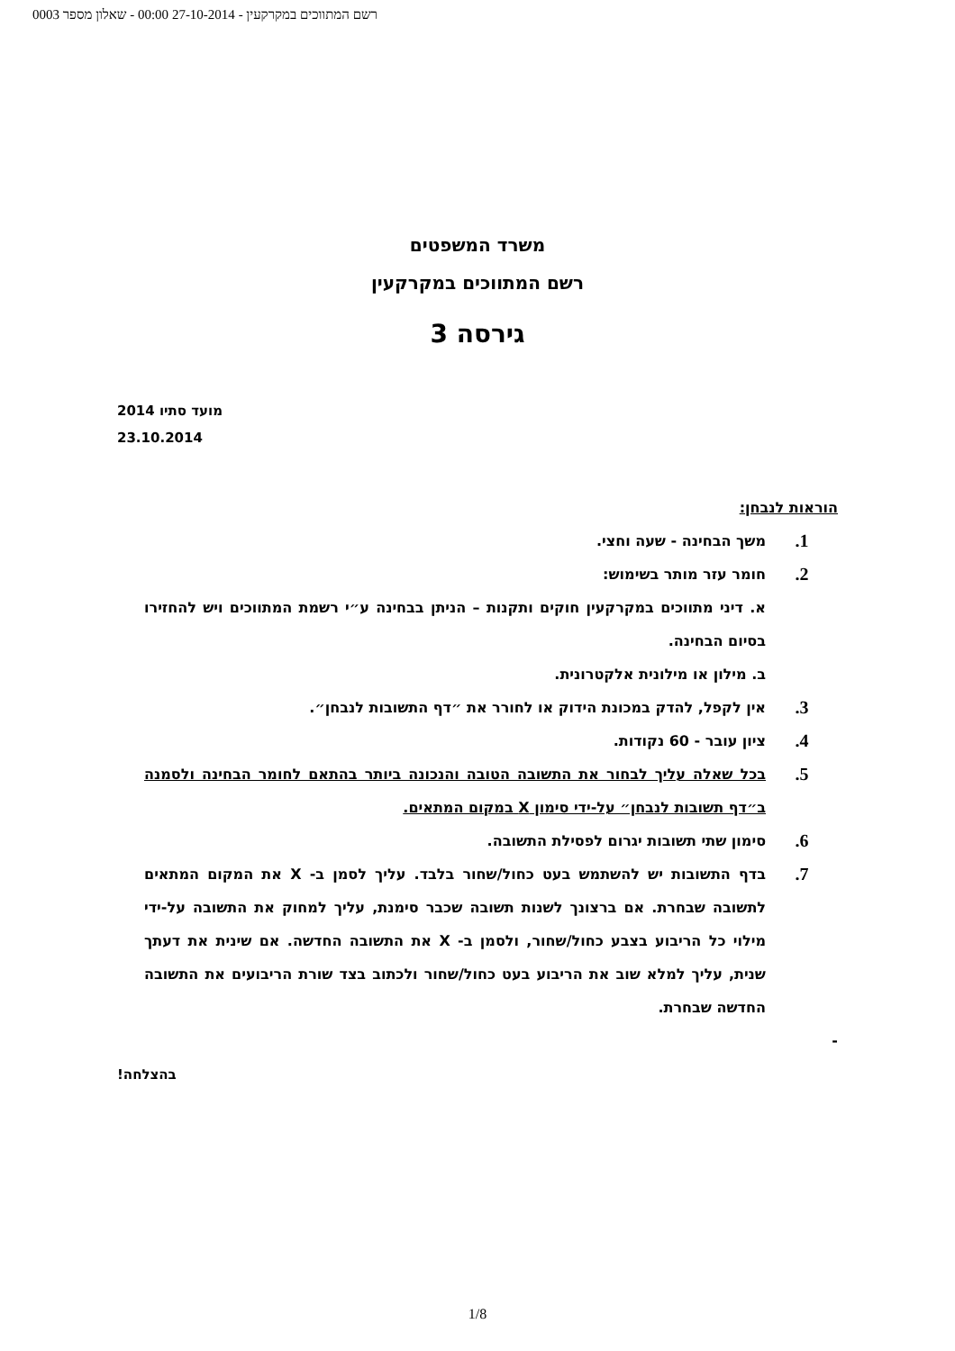רשם המתווכים במקרקעין - 27-10-2014 00:00 - שאלון מספר 0003
משרד המשפטים
רשם המתווכים במקרקעין
גירסה 3
מועד סתיו 2014
23.10.2014
הוראות לנבחן:
1.
משך הבחינה - שעה וחצי.
2.
חומר עזר מותר בשימוש:
א. דיני מתווכים במקרקעין חוקים ותקנות – הניתן בבחינה ע״י רשמת המתווכים ויש להחזירו בסיום הבחינה.
ב. מילון או מילונית אלקטרונית.
3.
אין לקפל, להדק במכונת הידוק או לחורר את ״דף התשובות לנבחן״.
4.
ציון עובר - 60 נקודות.
5.
בכל שאלה עליך לבחור את התשובה הטובה והנכונה ביותר בהתאם לחומר הבחינה ולסמנה ב״דף תשובות לנבחן״ על-ידי סימון X במקום המתאים.
6.
סימון שתי תשובות יגרום לפסילת התשובה.
7.
בדף התשובות יש להשתמש בעט כחול/שחור בלבד. עליך לסמן ב- X את המקום המתאים לתשובה שבחרת. אם ברצונך לשנות תשובה שכבר סימנת, עליך למחוק את התשובה על-ידי מילוי כל הריבוע בצבע כחול/שחור, ולסמן ב- X את התשובה החדשה. אם שינית את דעתך שנית, עליך למלא שוב את הריבוע בעט כחול/שחור ולכתוב בצד שורת הריבועים את התשובה החדשה שבחרת.
-
בהצלחה!
1/8